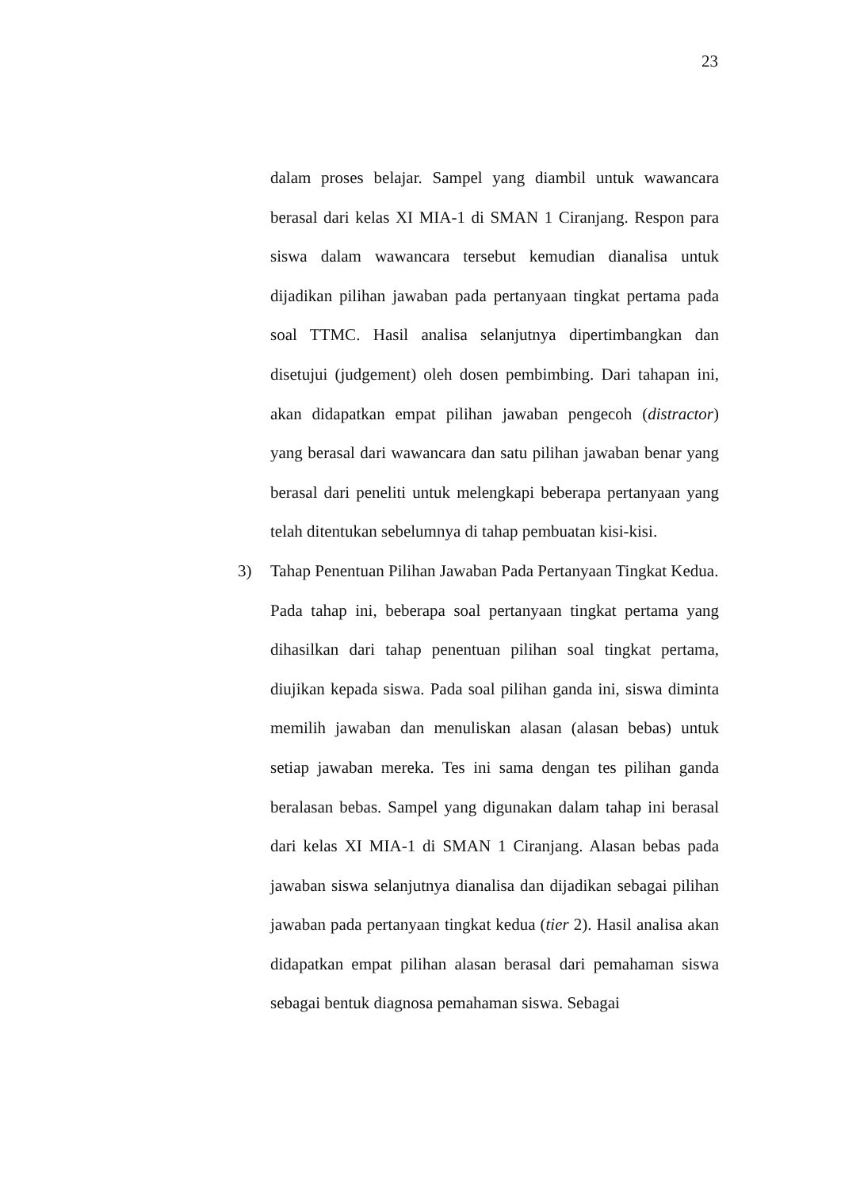23
dalam proses belajar. Sampel yang diambil untuk wawancara berasal dari kelas XI MIA-1 di SMAN 1 Ciranjang. Respon para siswa dalam wawancara tersebut kemudian dianalisa untuk dijadikan pilihan jawaban pada pertanyaan tingkat pertama pada soal TTMC. Hasil analisa selanjutnya dipertimbangkan dan disetujui (judgement) oleh dosen pembimbing. Dari tahapan ini, akan didapatkan empat pilihan jawaban pengecoh (distractor) yang berasal dari wawancara dan satu pilihan jawaban benar yang berasal dari peneliti untuk melengkapi beberapa pertanyaan yang telah ditentukan sebelumnya di tahap pembuatan kisi-kisi.
3) Tahap Penentuan Pilihan Jawaban Pada Pertanyaan Tingkat Kedua.
Pada tahap ini, beberapa soal pertanyaan tingkat pertama yang dihasilkan dari tahap penentuan pilihan soal tingkat pertama, diujikan kepada siswa. Pada soal pilihan ganda ini, siswa diminta memilih jawaban dan menuliskan alasan (alasan bebas) untuk setiap jawaban mereka. Tes ini sama dengan tes pilihan ganda beralasan bebas. Sampel yang digunakan dalam tahap ini berasal dari kelas XI MIA-1 di SMAN 1 Ciranjang. Alasan bebas pada jawaban siswa selanjutnya dianalisa dan dijadikan sebagai pilihan jawaban pada pertanyaan tingkat kedua (tier 2). Hasil analisa akan didapatkan empat pilihan alasan berasal dari pemahaman siswa sebagai bentuk diagnosa pemahaman siswa. Sebagai